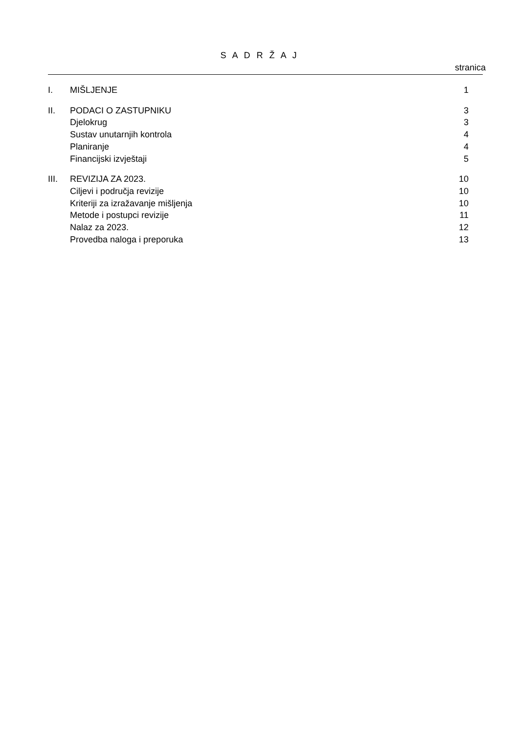S A D R Ž A J
stranica
| I. | MIŠLJENJE | 1 |
| II. | PODACI O ZASTUPNIKU | 3 |
| | Djelokrug | 3 |
| | Sustav unutarnjih kontrola | 4 |
| | Planiranje | 4 |
| | Financijski izvještaji | 5 |
| III. | REVIZIJA ZA 2023. | 10 |
| | Ciljevi i područja revizije | 10 |
| | Kriteriji za izražavanje mišljenja | 10 |
| | Metode i postupci revizije | 11 |
| | Nalaz za 2023. | 12 |
| | Provedba naloga i preporuka | 13 |